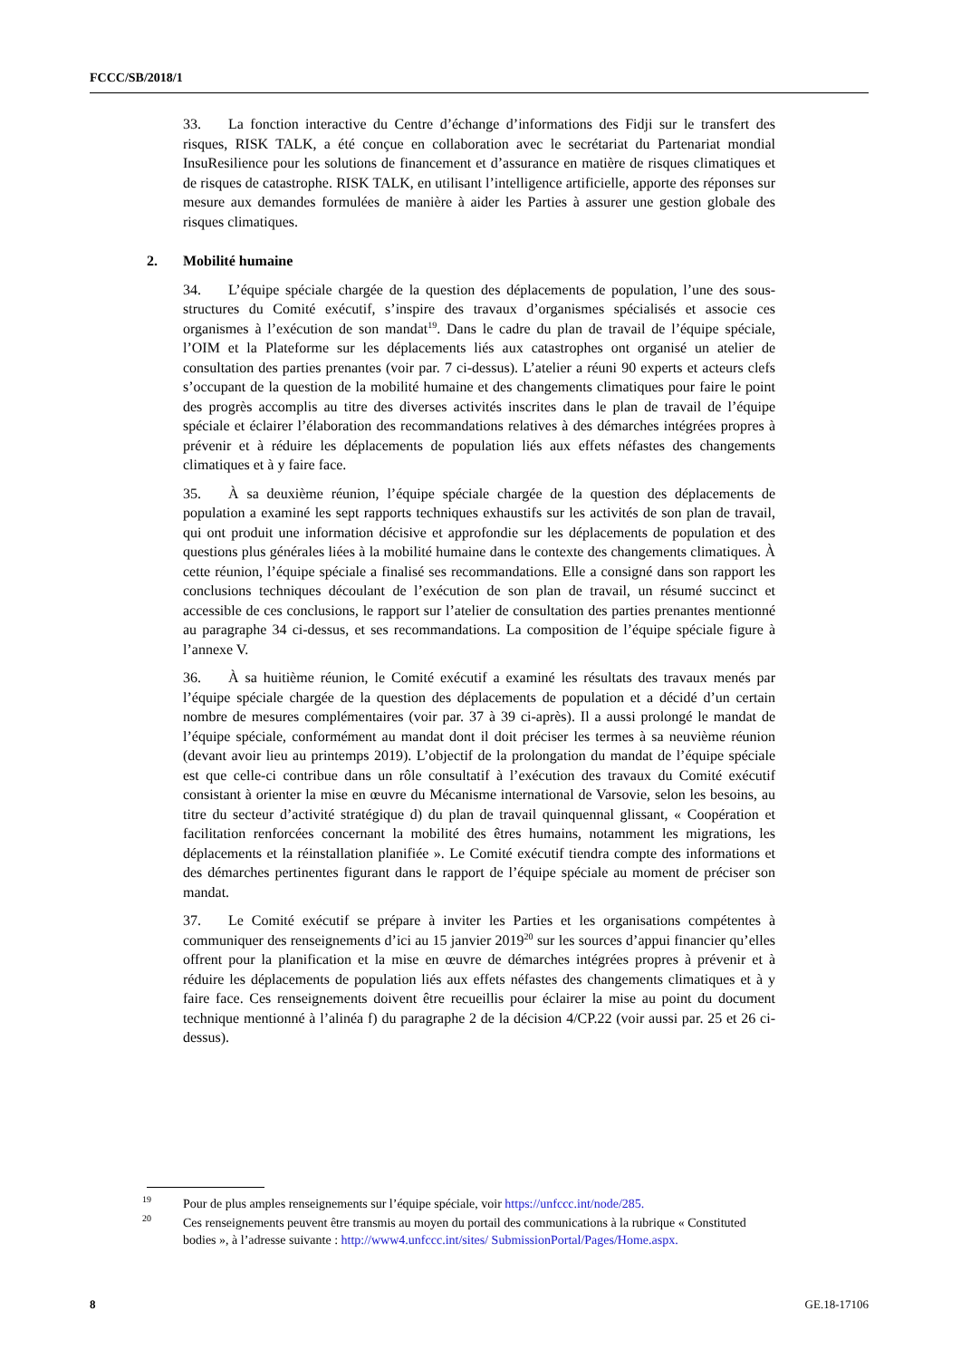FCCC/SB/2018/1
33. La fonction interactive du Centre d’échange d’informations des Fidji sur le transfert des risques, RISK TALK, a été conçue en collaboration avec le secrétariat du Partenariat mondial InsuResilience pour les solutions de financement et d’assurance en matière de risques climatiques et de risques de catastrophe. RISK TALK, en utilisant l’intelligence artificielle, apporte des réponses sur mesure aux demandes formulées de manière à aider les Parties à assurer une gestion globale des risques climatiques.
2. Mobilité humaine
34. L’équipe spéciale chargée de la question des déplacements de population, l’une des sous-structures du Comité exécutif, s’inspire des travaux d’organismes spécialisés et associe ces organismes à l’exécution de son mandat<sup>19</sup>. Dans le cadre du plan de travail de l’équipe spéciale, l’OIM et la Plateforme sur les déplacements liés aux catastrophes ont organisé un atelier de consultation des parties prenantes (voir par. 7 ci-dessus). L’atelier a réuni 90 experts et acteurs clefs s’occupant de la question de la mobilité humaine et des changements climatiques pour faire le point des progrès accomplis au titre des diverses activités inscrites dans le plan de travail de l’équipe spéciale et éclairer l’élaboration des recommandations relatives à des démarches intégrées propres à prévenir et à réduire les déplacements de population liés aux effets néfastes des changements climatiques et à y faire face.
35. À sa deuxième réunion, l’équipe spéciale chargée de la question des déplacements de population a examiné les sept rapports techniques exhaustifs sur les activités de son plan de travail, qui ont produit une information décisive et approfondie sur les déplacements de population et des questions plus générales liées à la mobilité humaine dans le contexte des changements climatiques. À cette réunion, l’équipe spéciale a finalisé ses recommandations. Elle a consigné dans son rapport les conclusions techniques découlant de l’exécution de son plan de travail, un résumé succinct et accessible de ces conclusions, le rapport sur l’atelier de consultation des parties prenantes mentionné au paragraphe 34 ci-dessus, et ses recommandations. La composition de l’équipe spéciale figure à l’annexe V.
36. À sa huitième réunion, le Comité exécutif a examiné les résultats des travaux menés par l’équipe spéciale chargée de la question des déplacements de population et a décidé d’un certain nombre de mesures complémentaires (voir par. 37 à 39 ci-après). Il a aussi prolongé le mandat de l’équipe spéciale, conformément au mandat dont il doit préciser les termes à sa neuvième réunion (devant avoir lieu au printemps 2019). L’objectif de la prolongation du mandat de l’équipe spéciale est que celle-ci contribue dans un rôle consultatif à l’exécution des travaux du Comité exécutif consistant à orienter la mise en œuvre du Mécanisme international de Varsovie, selon les besoins, au titre du secteur d’activité stratégique d) du plan de travail quinquennal glissant, « Coopération et facilitation renforcées concernant la mobilité des êtres humains, notamment les migrations, les déplacements et la réinstallation planifiée ». Le Comité exécutif tiendra compte des informations et des démarches pertinentes figurant dans le rapport de l’équipe spéciale au moment de préciser son mandat.
37. Le Comité exécutif se prépare à inviter les Parties et les organisations compétentes à communiquer des renseignements d’ici au 15 janvier 2019<sup>20</sup> sur les sources d’appui financier qu’elles offrent pour la planification et la mise en œuvre de démarches intégrées propres à prévenir et à réduire les déplacements de population liés aux effets néfastes des changements climatiques et à y faire face. Ces renseignements doivent être recueillis pour éclairer la mise au point du document technique mentionné à l’alinéa f) du paragraphe 2 de la décision 4/CP.22 (voir aussi par. 25 et 26 ci-dessus).
<sup>19</sup> Pour de plus amples renseignements sur l’équipe spéciale, voir https://unfccc.int/node/285.
<sup>20</sup> Ces renseignements peuvent être transmis au moyen du portail des communications à la rubrique « Constituted bodies », à l’adresse suivante : http://www4.unfccc.int/sites/ SubmissionPortal/Pages/Home.aspx.
8 GE.18-17106